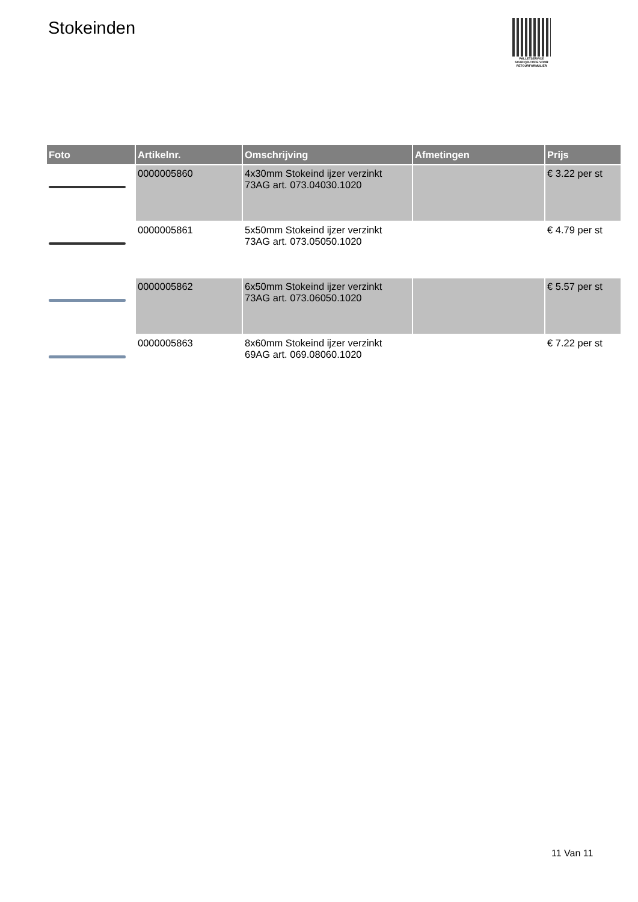Stokeinden
PALLETSERVICE
SCAN QR-CODE VOOR RETOURFORMULIER
| Foto | Artikelnr. | Omschrijving | Afmetingen | Prijs |
| --- | --- | --- | --- | --- |
| | 0000005860 | 4x30mm Stokeind ijzer verzinkt 73AG art. 073.04030.1020 | | € 3.22 per st |
| | 0000005861 | 5x50mm Stokeind ijzer verzinkt 73AG art. 073.05050.1020 | | € 4.79 per st |
| | 0000005862 | 6x50mm Stokeind ijzer verzinkt 73AG art. 073.06050.1020 | | € 5.57 per st |
| | 0000005863 | 8x60mm Stokeind ijzer verzinkt 69AG art. 069.08060.1020 | | € 7.22 per st |
11 Van 11